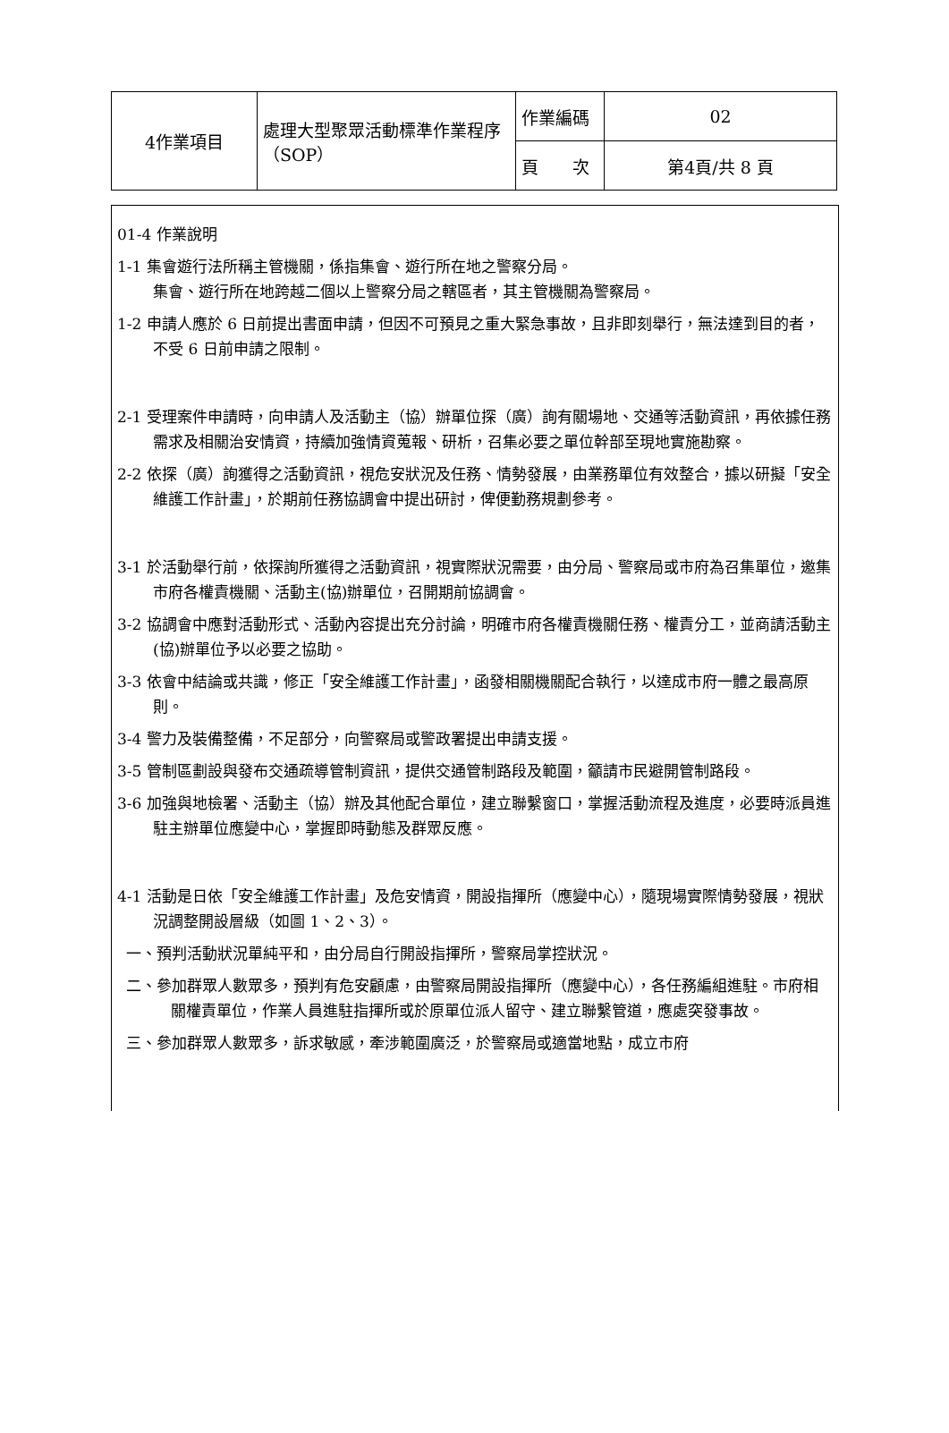| 4作業項目 | 處理大型聚眾活動標準作業程序（SOP） | 作業編碼 | 02 |
| | | 頁 次 | 第4頁/共 8 頁 |
01-4 作業說明
1-1 集會遊行法所稱主管機關，係指集會、遊行所在地之警察分局。
集會、遊行所在地跨越二個以上警察分局之轄區者，其主管機關為警察局。
1-2 申請人應於 6 日前提出書面申請，但因不可預見之重大緊急事故，且非即刻舉行，無法達到目的者，不受 6 日前申請之限制。
2-1 受理案件申請時，向申請人及活動主（協）辦單位探（廣）詢有關場地、交通等活動資訊，再依據任務需求及相關治安情資，持續加強情資蒐報、研析，召集必要之單位幹部至現地實施勘察。
2-2 依探（廣）詢獲得之活動資訊，視危安狀況及任務、情勢發展，由業務單位有效整合，據以研擬「安全維護工作計畫」，於期前任務協調會中提出研討，俾便勤務規劃參考。
3-1 於活動舉行前，依探詢所獲得之活動資訊，視實際狀況需要，由分局、警察局或市府為召集單位，邀集市府各權責機關、活動主(協)辦單位，召開期前協調會。
3-2 協調會中應對活動形式、活動內容提出充分討論，明確市府各權責機關任務、權責分工，並商請活動主(協)辦單位予以必要之協助。
3-3 依會中結論或共識，修正「安全維護工作計畫」，函發相關機關配合執行，以達成市府一體之最高原則。
3-4 警力及裝備整備，不足部分，向警察局或警政署提出申請支援。
3-5 管制區劃設與發布交通疏導管制資訊，提供交通管制路段及範圍，籲請市民避開管制路段。
3-6 加強與地檢署、活動主（協）辦及其他配合單位，建立聯繫窗口，掌握活動流程及進度，必要時派員進駐主辦單位應變中心，掌握即時動態及群眾反應。
4-1 活動是日依「安全維護工作計畫」及危安情資，開設指揮所（應變中心），隨現場實際情勢發展，視狀況調整開設層級（如圖 1、2、3）。
一、預判活動狀況單純平和，由分局自行開設指揮所，警察局掌控狀況。
二、參加群眾人數眾多，預判有危安顧慮，由警察局開設指揮所（應變中心），各任務編組進駐。市府相關權責單位，作業人員進駐指揮所或於原單位派人留守、建立聯繫管道，應處突發事故。
三、參加群眾人數眾多，訴求敏感，牽涉範圍廣泛，於警察局或適當地點，成立市府